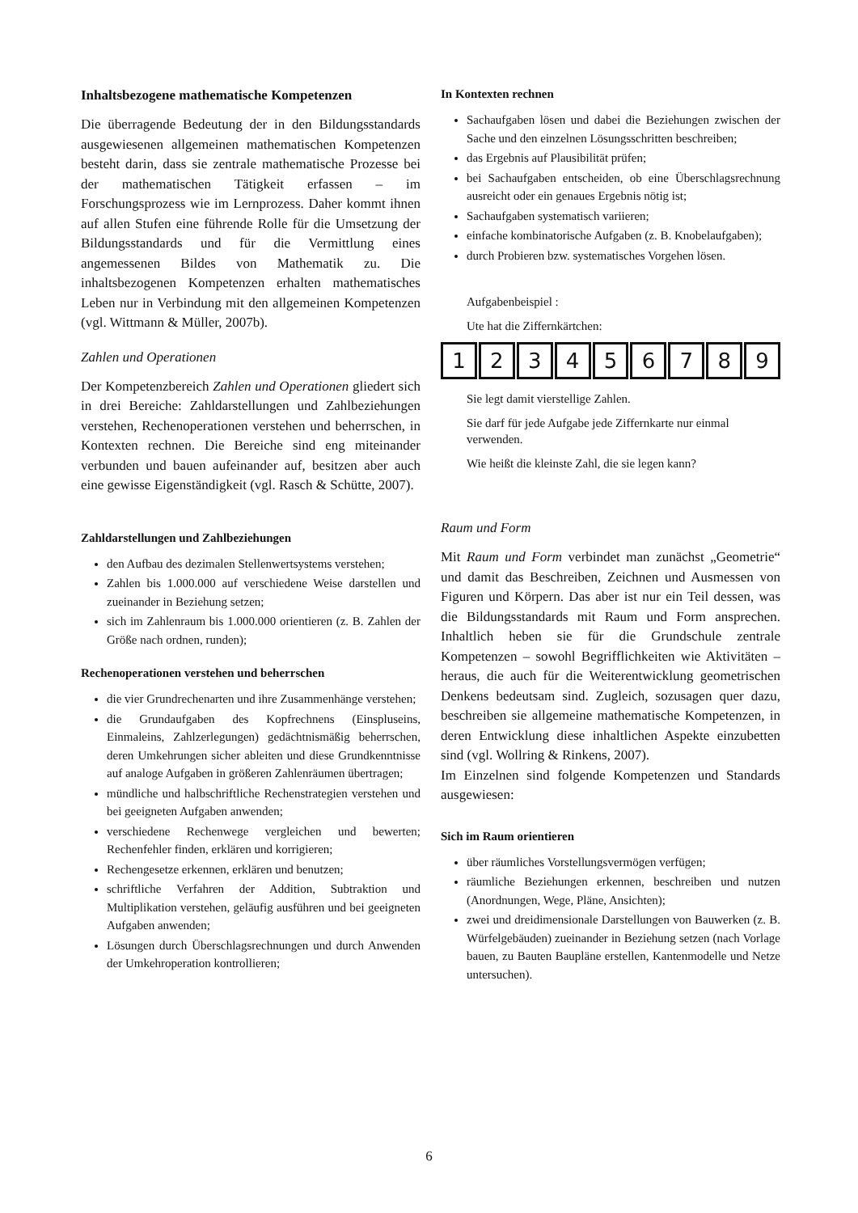Inhaltsbezogene mathematische Kompetenzen
Die überragende Bedeutung der in den Bildungsstandards ausgewiesenen allgemeinen mathematischen Kompetenzen besteht darin, dass sie zentrale mathematische Prozesse bei der mathematischen Tätigkeit erfassen – im Forschungsprozess wie im Lernprozess. Daher kommt ihnen auf allen Stufen eine führende Rolle für die Umsetzung der Bildungsstandards und für die Vermittlung eines angemessenen Bildes von Mathematik zu. Die inhaltsbezogenen Kompetenzen erhalten mathematisches Leben nur in Verbindung mit den allgemeinen Kompetenzen (vgl. Wittmann & Müller, 2007b).
Zahlen und Operationen
Der Kompetenzbereich Zahlen und Operationen gliedert sich in drei Bereiche: Zahldarstellungen und Zahlbeziehungen verstehen, Rechenoperationen verstehen und beherrschen, in Kontexten rechnen. Die Bereiche sind eng miteinander verbunden und bauen aufeinander auf, besitzen aber auch eine gewisse Eigenständigkeit (vgl. Rasch & Schütte, 2007).
Zahldarstellungen und Zahlbeziehungen
den Aufbau des dezimalen Stellenwertsystems verstehen;
Zahlen bis 1.000.000 auf verschiedene Weise darstellen und zueinander in Beziehung setzen;
sich im Zahlenraum bis 1.000.000 orientieren (z. B. Zahlen der Größe nach ordnen, runden);
Rechenoperationen verstehen und beherrschen
die vier Grundrechenarten und ihre Zusammenhänge verstehen;
die Grundaufgaben des Kopfrechnens (Einspluseins, Einmaleins, Zahlzerlegungen) gedächtnismäßig beherrschen, deren Umkehrungen sicher ableiten und diese Grundkenntnisse auf analoge Aufgaben in größeren Zahlenräumen übertragen;
mündliche und halbschriftliche Rechenstrategien verstehen und bei geeigneten Aufgaben anwenden;
verschiedene Rechenwege vergleichen und bewerten; Rechenfehler finden, erklären und korrigieren;
Rechengesetze erkennen, erklären und benutzen;
schriftliche Verfahren der Addition, Subtraktion und Multiplikation verstehen, geläufig ausführen und bei geeigneten Aufgaben anwenden;
Lösungen durch Überschlagsrechnungen und durch Anwenden der Umkehroperation kontrollieren;
In Kontexten rechnen
Sachaufgaben lösen und dabei die Beziehungen zwischen der Sache und den einzelnen Lösungsschritten beschreiben;
das Ergebnis auf Plausibilität prüfen;
bei Sachaufgaben entscheiden, ob eine Überschlagsrechnung ausreicht oder ein genaues Ergebnis nötig ist;
Sachaufgaben systematisch variieren;
einfache kombinatorische Aufgaben (z. B. Knobelaufgaben);
durch Probieren bzw. systematisches Vorgehen lösen.
Aufgabenbeispiel :
Ute hat die Ziffernkärtchen:
123456789
Sie legt damit vierstellige Zahlen.
Sie darf für jede Aufgabe jede Ziffernkarte nur einmal verwenden.
Wie heißt die kleinste Zahl, die sie legen kann?
Raum und Form
Mit Raum und Form verbindet man zunächst „Geometrie“ und damit das Beschreiben, Zeichnen und Ausmessen von Figuren und Körpern. Das aber ist nur ein Teil dessen, was die Bildungsstandards mit Raum und Form ansprechen. Inhaltlich heben sie für die Grundschule zentrale Kompetenzen – sowohl Begrifflichkeiten wie Aktivitäten – heraus, die auch für die Weiterentwicklung geometrischen Denkens bedeutsam sind. Zugleich, sozusagen quer dazu, beschreiben sie allgemeine mathematische Kompetenzen, in deren Entwicklung diese inhaltlichen Aspekte einzubetten sind (vgl. Wollring & Rinkens, 2007).
Im Einzelnen sind folgende Kompetenzen und Standards ausgewiesen:
Sich im Raum orientieren
über räumliches Vorstellungsvermögen verfügen;
räumliche Beziehungen erkennen, beschreiben und nutzen (Anordnungen, Wege, Pläne, Ansichten);
zwei und dreidimensionale Darstellungen von Bauwerken (z. B. Würfelgebäuden) zueinander in Beziehung setzen (nach Vorlage bauen, zu Bauten Baupläne erstellen, Kantenmodelle und Netze untersuchen).
6